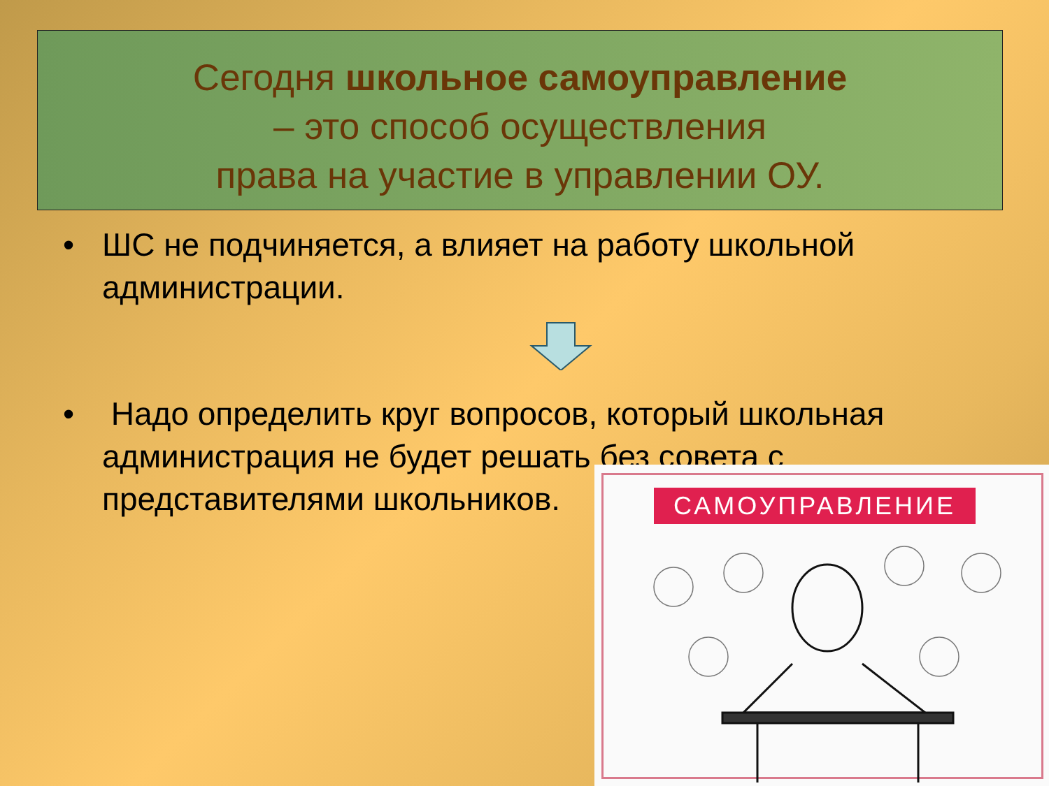Сегодня школьное самоуправление
– это способ осуществления
права на участие в управлении ОУ.
• ШС не подчиняется, а влияет на работу школьной администрации.
• Надо определить круг вопросов, который школьная администрация не будет решать без совета с представителями школьников.
САМОУПРАВЛЕНИЕ